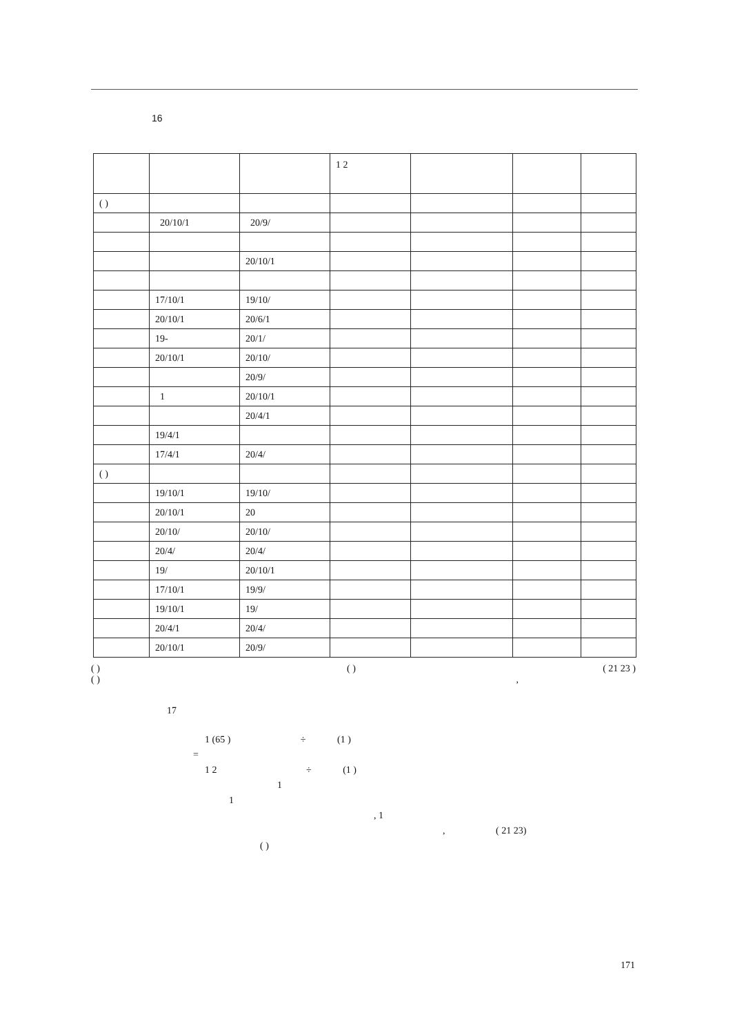16
| | | | 1 2 | | | |
| ( ) | | | | | | |
| | 20/10/1 | 20/9/ | | | | |
| | | 20/10/1 | | | | |
| | 17/10/1 | 19/10/ | | | | |
| | 20/10/1 | 20/6/1 | | | | |
| | 19- | 20/1/ | | | | |
| | 20/10/1 | 20/10/ | | | | |
| | | 20/9/ | | | | |
| | 1 | 20/10/1 | | | | |
| | | 20/4/1 | | | | |
| | 19/4/1 | | | | | |
| | 17/4/1 | 20/4/ | | | | |
| ( ) | | | | | | |
| | 19/10/1 | 19/10/ | | | | |
| | 20/10/1 | 20 | | | | |
| | 20/10/ | 20/10/ | | | | |
| | 20/4/ | 20/4/ | | | | |
| | 19/ | 20/10/1 | | | | |
| | 17/10/1 | 19/9/ | | | | |
| | 19/10/1 | 19/ | | | | |
| | 20/4/1 | 20/4/ | | | | |
| | 20/10/1 | 20/9/ | | | | |
( ) ( ) ( 21 23 )
( ),
17
1 (65 ) ÷ (1 )
=
1 2 ÷ (1 )
1
1
, 1
, ( 21 23)
( )
171